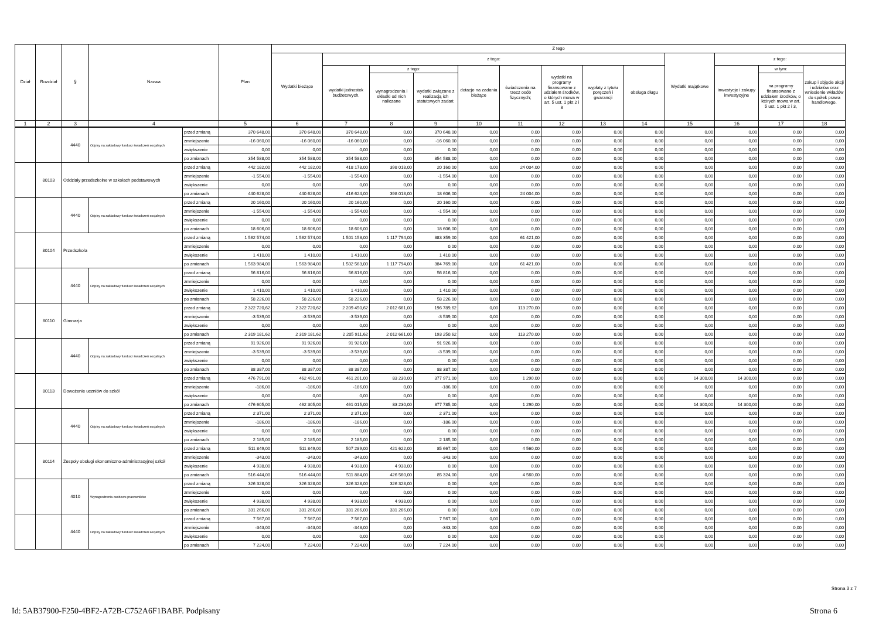| Dział | Rozdział | § | Nazwa | | Plan | Z tego | | | | | | | | | | | | |
| --- | --- | --- | --- | --- | --- | --- | --- | --- | --- | --- | --- | --- | --- | --- | --- | --- | --- | --- |
| | | | | | | Wydatki bieżące | z tego: | | | | | | | | Wydatki majątkowe | z tego: | | |
| | | | | | | | wydatki jednostek budżetowych, | z tego: | | dotacje na zadania bieżące | świadczenia na rzecz osób fizycznych; | wydatki na programy finansowane z udziałem środków, o których mowa w art. 5 ust. 1 pkt 2 i 3 | wypłaty z tytułu poręczeń i gwarancji | obsługa długu | | inwestycje i zakupy inwestycyjne | w tym: | zakup i objęcie akcji i udziałów oraz wniesienie wkładów do spółek prawa handlowego. |
| | | | | | | | | wynagrodzenia i składki od nich naliczane | wydatki związane z realizacją ich statutowych zadań; | | | | | | | | na programy finansowane z udziałem środków, o których mowa w art. 5 ust. 1 pkt 2 i 3, | |
| 1 | 2 | 3 | 4 | | 5 | 6 | 7 | 8 | 9 | 10 | 11 | 12 | 13 | 14 | 15 | 16 | 17 | 18 |
| | | 4440 | Odpisy na zakładowy fundusz świadczeń socjalnych | przed zmianą | 370 648,00 | 370 648,00 | 370 648,00 | 0,00 | 370 648,00 | 0,00 | 0,00 | 0,00 | 0,00 | 0,00 | 0,00 | 0,00 | 0,00 | 0,00 |
| | | | | zmniejszenie | -16 060,00 | -16 060,00 | -16 060,00 | 0,00 | -16 060,00 | 0,00 | 0,00 | 0,00 | 0,00 | 0,00 | 0,00 | 0,00 | 0,00 | 0,00 |
| | | | | zwiększenie | 0,00 | 0,00 | 0,00 | 0,00 | 0,00 | 0,00 | 0,00 | 0,00 | 0,00 | 0,00 | 0,00 | 0,00 | 0,00 | 0,00 |
| | | | | po zmianach | 354 588,00 | 354 588,00 | 354 588,00 | 0,00 | 354 588,00 | 0,00 | 0,00 | 0,00 | 0,00 | 0,00 | 0,00 | 0,00 | 0,00 | 0,00 |
| | 80103 | Oddziały przedszkolne w szkołach podstawowych | | przed zmianą | 442 182,00 | 442 182,00 | 418 178,00 | 398 018,00 | 20 160,00 | 0,00 | 24 004,00 | 0,00 | 0,00 | 0,00 | 0,00 | 0,00 | 0,00 | 0,00 |
| | | | | zmniejszenie | -1 554,00 | -1 554,00 | -1 554,00 | 0,00 | -1 554,00 | 0,00 | 0,00 | 0,00 | 0,00 | 0,00 | 0,00 | 0,00 | 0,00 | 0,00 |
| | | | | zwiększenie | 0,00 | 0,00 | 0,00 | 0,00 | 0,00 | 0,00 | 0,00 | 0,00 | 0,00 | 0,00 | 0,00 | 0,00 | 0,00 | 0,00 |
| | | | | po zmianach | 440 628,00 | 440 628,00 | 416 624,00 | 398 018,00 | 18 606,00 | 0,00 | 24 004,00 | 0,00 | 0,00 | 0,00 | 0,00 | 0,00 | 0,00 | 0,00 |
| | | 4440 | Odpisy na zakładowy fundusz świadczeń socjalnych | przed zmianą | 20 160,00 | 20 160,00 | 20 160,00 | 0,00 | 20 160,00 | 0,00 | 0,00 | 0,00 | 0,00 | 0,00 | 0,00 | 0,00 | 0,00 | 0,00 |
| | | | | zmniejszenie | -1 554,00 | -1 554,00 | -1 554,00 | 0,00 | -1 554,00 | 0,00 | 0,00 | 0,00 | 0,00 | 0,00 | 0,00 | 0,00 | 0,00 | 0,00 |
| | | | | zwiększenie | 0,00 | 0,00 | 0,00 | 0,00 | 0,00 | 0,00 | 0,00 | 0,00 | 0,00 | 0,00 | 0,00 | 0,00 | 0,00 | 0,00 |
| | | | | po zmianach | 18 606,00 | 18 606,00 | 18 606,00 | 0,00 | 18 606,00 | 0,00 | 0,00 | 0,00 | 0,00 | 0,00 | 0,00 | 0,00 | 0,00 | 0,00 |
| | 80104 | Przedszkola | | przed zmianą | 1 562 574,00 | 1 562 574,00 | 1 501 153,00 | 1 117 794,00 | 383 359,00 | 0,00 | 61 421,00 | 0,00 | 0,00 | 0,00 | 0,00 | 0,00 | 0,00 | 0,00 |
| | | | | zmniejszenie | 0,00 | 0,00 | 0,00 | 0,00 | 0,00 | 0,00 | 0,00 | 0,00 | 0,00 | 0,00 | 0,00 | 0,00 | 0,00 | 0,00 |
| | | | | zwiększenie | 1 410,00 | 1 410,00 | 1 410,00 | 0,00 | 1 410,00 | 0,00 | 0,00 | 0,00 | 0,00 | 0,00 | 0,00 | 0,00 | 0,00 | 0,00 |
| | | | | po zmianach | 1 563 984,00 | 1 563 984,00 | 1 502 563,00 | 1 117 794,00 | 384 769,00 | 0,00 | 61 421,00 | 0,00 | 0,00 | 0,00 | 0,00 | 0,00 | 0,00 | 0,00 |
| | | 4440 | Odpisy na zakładowy fundusz świadczeń socjalnych | przed zmianą | 56 816,00 | 56 816,00 | 56 816,00 | 0,00 | 56 816,00 | 0,00 | 0,00 | 0,00 | 0,00 | 0,00 | 0,00 | 0,00 | 0,00 | 0,00 |
| | | | | zmniejszenie | 0,00 | 0,00 | 0,00 | 0,00 | 0,00 | 0,00 | 0,00 | 0,00 | 0,00 | 0,00 | 0,00 | 0,00 | 0,00 | 0,00 |
| | | | | zwiększenie | 1 410,00 | 1 410,00 | 1 410,00 | 0,00 | 1 410,00 | 0,00 | 0,00 | 0,00 | 0,00 | 0,00 | 0,00 | 0,00 | 0,00 | 0,00 |
| | | | | po zmianach | 58 226,00 | 58 226,00 | 58 226,00 | 0,00 | 58 226,00 | 0,00 | 0,00 | 0,00 | 0,00 | 0,00 | 0,00 | 0,00 | 0,00 | 0,00 |
| | 80110 | Gimnazja | | przed zmianą | 2 322 720,62 | 2 322 720,62 | 2 209 450,62 | 2 012 661,00 | 196 789,62 | 0,00 | 113 270,00 | 0,00 | 0,00 | 0,00 | 0,00 | 0,00 | 0,00 | 0,00 |
| | | | | zmniejszenie | -3 539,00 | -3 539,00 | -3 539,00 | 0,00 | -3 539,00 | 0,00 | 0,00 | 0,00 | 0,00 | 0,00 | 0,00 | 0,00 | 0,00 | 0,00 |
| | | | | zwiększenie | 0,00 | 0,00 | 0,00 | 0,00 | 0,00 | 0,00 | 0,00 | 0,00 | 0,00 | 0,00 | 0,00 | 0,00 | 0,00 | 0,00 |
| | | | | po zmianach | 2 319 181,62 | 2 319 181,62 | 2 205 911,62 | 2 012 661,00 | 193 250,62 | 0,00 | 113 270,00 | 0,00 | 0,00 | 0,00 | 0,00 | 0,00 | 0,00 | 0,00 |
| | | 4440 | Odpisy na zakładowy fundusz świadczeń socjalnych | przed zmianą | 91 926,00 | 91 926,00 | 91 926,00 | 0,00 | 91 926,00 | 0,00 | 0,00 | 0,00 | 0,00 | 0,00 | 0,00 | 0,00 | 0,00 | 0,00 |
| | | | | zmniejszenie | -3 539,00 | -3 539,00 | -3 539,00 | 0,00 | -3 539,00 | 0,00 | 0,00 | 0,00 | 0,00 | 0,00 | 0,00 | 0,00 | 0,00 | 0,00 |
| | | | | zwiększenie | 0,00 | 0,00 | 0,00 | 0,00 | 0,00 | 0,00 | 0,00 | 0,00 | 0,00 | 0,00 | 0,00 | 0,00 | 0,00 | 0,00 |
| | | | | po zmianach | 88 387,00 | 88 387,00 | 88 387,00 | 0,00 | 88 387,00 | 0,00 | 0,00 | 0,00 | 0,00 | 0,00 | 0,00 | 0,00 | 0,00 | 0,00 |
| | 80113 | Dowożenie uczniów do szkół | | przed zmianą | 476 791,00 | 462 491,00 | 461 201,00 | 83 230,00 | 377 971,00 | 0,00 | 1 290,00 | 0,00 | 0,00 | 0,00 | 14 300,00 | 14 300,00 | 0,00 | 0,00 |
| | | | | zmniejszenie | -186,00 | -186,00 | -186,00 | 0,00 | -186,00 | 0,00 | 0,00 | 0,00 | 0,00 | 0,00 | 0,00 | 0,00 | 0,00 | 0,00 |
| | | | | zwiększenie | 0,00 | 0,00 | 0,00 | 0,00 | 0,00 | 0,00 | 0,00 | 0,00 | 0,00 | 0,00 | 0,00 | 0,00 | 0,00 | 0,00 |
| | | | | po zmianach | 476 605,00 | 462 305,00 | 461 015,00 | 83 230,00 | 377 785,00 | 0,00 | 1 290,00 | 0,00 | 0,00 | 0,00 | 14 300,00 | 14 300,00 | 0,00 | 0,00 |
| | | 4440 | Odpisy na zakładowy fundusz świadczeń socjalnych | przed zmianą | 2 371,00 | 2 371,00 | 2 371,00 | 0,00 | 2 371,00 | 0,00 | 0,00 | 0,00 | 0,00 | 0,00 | 0,00 | 0,00 | 0,00 | 0,00 |
| | | | | zmniejszenie | -186,00 | -186,00 | -186,00 | 0,00 | -186,00 | 0,00 | 0,00 | 0,00 | 0,00 | 0,00 | 0,00 | 0,00 | 0,00 | 0,00 |
| | | | | zwiększenie | 0,00 | 0,00 | 0,00 | 0,00 | 0,00 | 0,00 | 0,00 | 0,00 | 0,00 | 0,00 | 0,00 | 0,00 | 0,00 | 0,00 |
| | | | | po zmianach | 2 185,00 | 2 185,00 | 2 185,00 | 0,00 | 2 185,00 | 0,00 | 0,00 | 0,00 | 0,00 | 0,00 | 0,00 | 0,00 | 0,00 | 0,00 |
| | 80114 | Zespoły obsługi ekonomiczno-administracyjnej szkół | | przed zmianą | 511 849,00 | 511 849,00 | 507 289,00 | 421 622,00 | 85 667,00 | 0,00 | 4 560,00 | 0,00 | 0,00 | 0,00 | 0,00 | 0,00 | 0,00 | 0,00 |
| | | | | zmniejszenie | -343,00 | -343,00 | -343,00 | 0,00 | -343,00 | 0,00 | 0,00 | 0,00 | 0,00 | 0,00 | 0,00 | 0,00 | 0,00 | 0,00 |
| | | | | zwiększenie | 4 938,00 | 4 938,00 | 4 938,00 | 4 938,00 | 0,00 | 0,00 | 0,00 | 0,00 | 0,00 | 0,00 | 0,00 | 0,00 | 0,00 | 0,00 |
| | | | | po zmianach | 516 444,00 | 516 444,00 | 511 884,00 | 426 560,00 | 85 324,00 | 0,00 | 4 560,00 | 0,00 | 0,00 | 0,00 | 0,00 | 0,00 | 0,00 | 0,00 |
| | | 4010 | Wynagrodzenia osobowe pracowników | przed zmianą | 326 328,00 | 326 328,00 | 326 328,00 | 326 328,00 | 0,00 | 0,00 | 0,00 | 0,00 | 0,00 | 0,00 | 0,00 | 0,00 | 0,00 | 0,00 |
| | | | | zmniejszenie | 0,00 | 0,00 | 0,00 | 0,00 | 0,00 | 0,00 | 0,00 | 0,00 | 0,00 | 0,00 | 0,00 | 0,00 | 0,00 | 0,00 |
| | | | | zwiększenie | 4 938,00 | 4 938,00 | 4 938,00 | 4 938,00 | 0,00 | 0,00 | 0,00 | 0,00 | 0,00 | 0,00 | 0,00 | 0,00 | 0,00 | 0,00 |
| | | | | po zmianach | 331 266,00 | 331 266,00 | 331 266,00 | 331 266,00 | 0,00 | 0,00 | 0,00 | 0,00 | 0,00 | 0,00 | 0,00 | 0,00 | 0,00 | 0,00 |
| | | 4440 | Odpisy na zakładowy fundusz świadczeń socjalnych | przed zmianą | 7 567,00 | 7 567,00 | 7 567,00 | 0,00 | 7 567,00 | 0,00 | 0,00 | 0,00 | 0,00 | 0,00 | 0,00 | 0,00 | 0,00 | 0,00 |
| | | | | zmniejszenie | -343,00 | -343,00 | -343,00 | 0,00 | -343,00 | 0,00 | 0,00 | 0,00 | 0,00 | 0,00 | 0,00 | 0,00 | 0,00 | 0,00 |
| | | | | zwiększenie | 0,00 | 0,00 | 0,00 | 0,00 | 0,00 | 0,00 | 0,00 | 0,00 | 0,00 | 0,00 | 0,00 | 0,00 | 0,00 | 0,00 |
| | | | | po zmianach | 7 224,00 | 7 224,00 | 7 224,00 | 0,00 | 7 224,00 | 0,00 | 0,00 | 0,00 | 0,00 | 0,00 | 0,00 | 0,00 | 0,00 | 0,00 |
Strona 3 z 7
Id: 5AB37900-F250-4BF2-A72B-C752A6F1BABF. Podpisany Strona 6